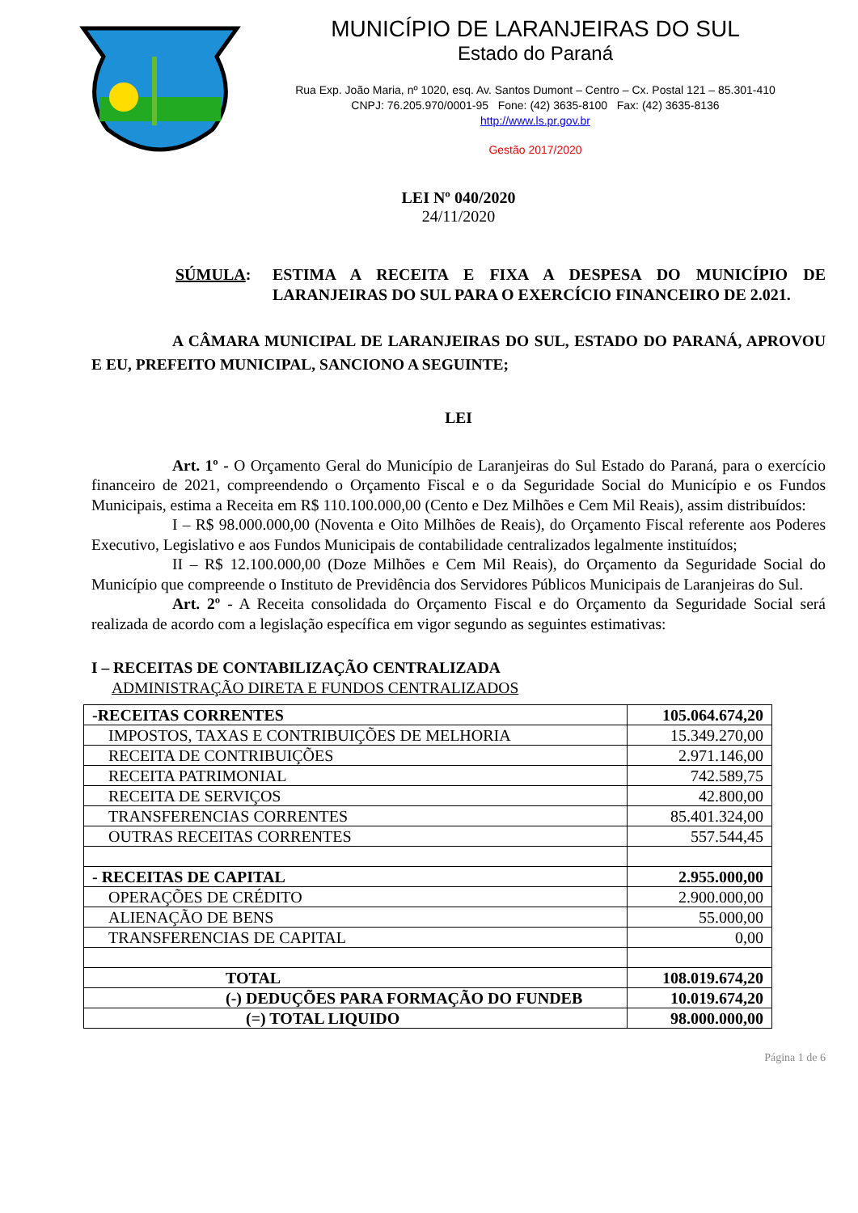MUNICÍPIO DE LARANJEIRAS DO SUL
Estado do Paraná
Rua Exp. João Maria, nº 1020, esq. Av. Santos Dumont – Centro – Cx. Postal 121 – 85.301-410
CNPJ: 76.205.970/0001-95 Fone: (42) 3635-8100 Fax: (42) 3635-8136
http://www.ls.pr.gov.br
Gestão 2017/2020
LEI Nº 040/2020
24/11/2020
SÚMULA: ESTIMA A RECEITA E FIXA A DESPESA DO MUNICÍPIO DE LARANJEIRAS DO SUL PARA O EXERCÍCIO FINANCEIRO DE 2.021.
A CÂMARA MUNICIPAL DE LARANJEIRAS DO SUL, ESTADO DO PARANÁ, APROVOU E EU, PREFEITO MUNICIPAL, SANCIONO A SEGUINTE;
LEI
Art. 1º - O Orçamento Geral do Município de Laranjeiras do Sul Estado do Paraná, para o exercício financeiro de 2021, compreendendo o Orçamento Fiscal e o da Seguridade Social do Município e os Fundos Municipais, estima a Receita em R$ 110.100.000,00 (Cento e Dez Milhões e Cem Mil Reais), assim distribuídos:
I – R$ 98.000.000,00 (Noventa e Oito Milhões de Reais), do Orçamento Fiscal referente aos Poderes Executivo, Legislativo e aos Fundos Municipais de contabilidade centralizados legalmente instituídos;
II – R$ 12.100.000,00 (Doze Milhões e Cem Mil Reais), do Orçamento da Seguridade Social do Município que compreende o Instituto de Previdência dos Servidores Públicos Municipais de Laranjeiras do Sul.
Art. 2º - A Receita consolidada do Orçamento Fiscal e do Orçamento da Seguridade Social será realizada de acordo com a legislação específica em vigor segundo as seguintes estimativas:
I – RECEITAS DE CONTABILIZAÇÃO CENTRALIZADA
ADMINISTRAÇÃO DIRETA E FUNDOS CENTRALIZADOS
| -RECEITAS CORRENTES | 105.064.674,20 |
| IMPOSTOS, TAXAS E CONTRIBUIÇÕES DE MELHORIA | 15.349.270,00 |
| RECEITA DE CONTRIBUIÇÕES | 2.971.146,00 |
| RECEITA PATRIMONIAL | 742.589,75 |
| RECEITA DE SERVIÇOS | 42.800,00 |
| TRANSFERENCIAS CORRENTES | 85.401.324,00 |
| OUTRAS RECEITAS CORRENTES | 557.544,45 |
| - RECEITAS DE CAPITAL | 2.955.000,00 |
| OPERAÇÕES DE CRÉDITO | 2.900.000,00 |
| ALIENAÇÃO DE BENS | 55.000,00 |
| TRANSFERENCIAS DE CAPITAL | 0,00 |
| TOTAL | 108.019.674,20 |
| (-) DEDUÇÕES PARA FORMAÇÃO DO FUNDEB | 10.019.674,20 |
| (=) TOTAL LIQUIDO | 98.000.000,00 |
Página 1 de 6